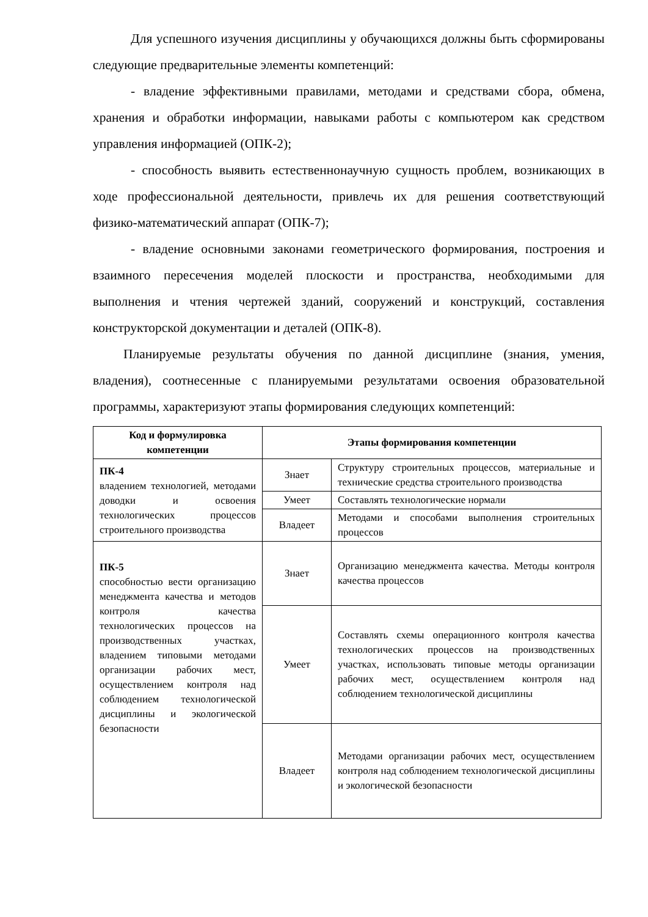Для успешного изучения дисциплины у обучающихся должны быть сформированы следующие предварительные элементы компетенций:
- владение эффективными правилами, методами и средствами сбора, обмена, хранения и обработки информации, навыками работы с компьютером как средством управления информацией (ОПК-2);
- способность выявить естественнонаучную сущность проблем, возникающих в ходе профессиональной деятельности, привлечь их для решения соответствующий физико-математический аппарат (ОПК-7);
- владение основными законами геометрического формирования, построения и взаимного пересечения моделей плоскости и пространства, необходимыми для выполнения и чтения чертежей зданий, сооружений и конструкций, составления конструкторской документации и деталей (ОПК-8).
Планируемые результаты обучения по данной дисциплине (знания, умения, владения), соотнесенные с планируемыми результатами освоения образовательной программы, характеризуют этапы формирования следующих компетенций:
| Код и формулировка компетенции | Этапы формирования компетенции | |
| --- | --- | --- |
| ПК-4 владением технологией, методами доводки и освоения технологических процессов строительного производства | Знает | Структуру строительных процессов, материальные и технические средства строительного производства |
| | Умеет | Составлять технологические нормали |
| | Владеет | Методами и способами выполнения строительных процессов |
| ПК-5 способностью вести организацию менеджмента качества и методов контроля качества технологических процессов на производственных участках, владением типовыми методами организации рабочих мест, осуществлением контроля над соблюдением технологической дисциплины и экологической безопасности | Знает | Организацию менеджмента качества. Методы контроля качества процессов |
| | Умеет | Составлять схемы операционного контроля качества технологических процессов на производственных участках, использовать типовые методы организации рабочих мест, осуществлением контроля над соблюдением технологической дисциплины |
| | Владеет | Методами организации рабочих мест, осуществлением контроля над соблюдением технологической дисциплины и экологической безопасности |